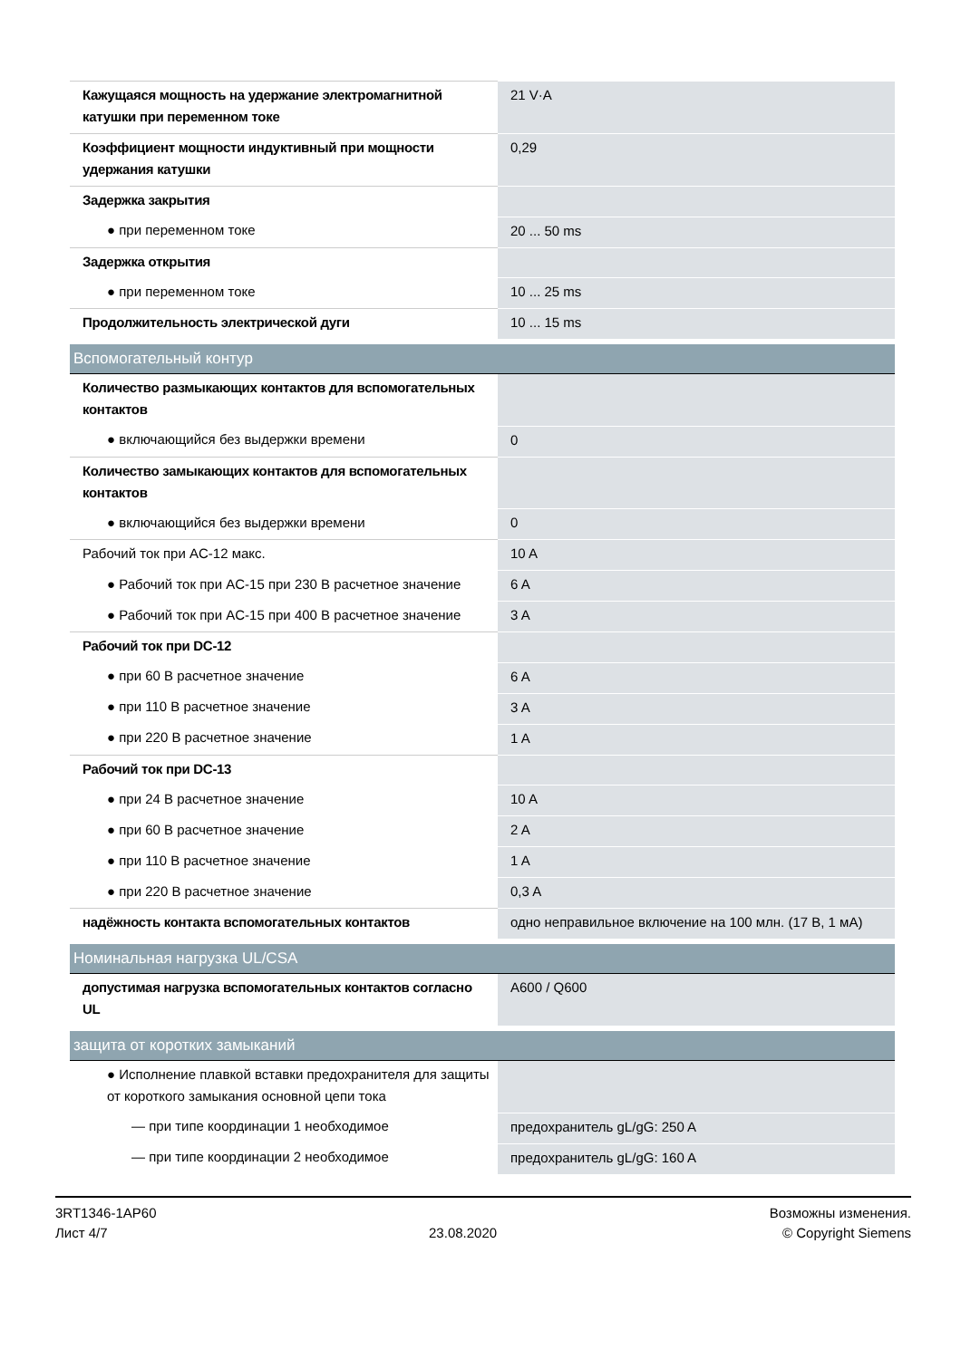| Кажущаяся мощность на удержание электромагнитной катушки при переменном токе | 21 V·A |
| Коэффициент мощности индуктивный при мощности удержания катушки | 0,29 |
| Задержка закрытия | |
| ● при переменном токе | 20 ... 50 ms |
| Задержка открытия | |
| ● при переменном токе | 10 ... 25 ms |
| Продолжительность электрической дуги | 10 ... 15 ms |
| Вспомогательный контур | |
| Количество размыкающих контактов для вспомогательных контактов | |
| ● включающийся без выдержки времени | 0 |
| Количество замыкающих контактов для вспомогательных контактов | |
| ● включающийся без выдержки времени | 0 |
| Рабочий ток при AC-12 макс. | 10 A |
| ● Рабочий ток при AC-15 при 230 В расчетное значение | 6 A |
| ● Рабочий ток при AC-15 при 400 В расчетное значение | 3 A |
| Рабочий ток при DC-12 | |
| ● при 60 В расчетное значение | 6 A |
| ● при 110 В расчетное значение | 3 A |
| ● при 220 В расчетное значение | 1 A |
| Рабочий ток при DC-13 | |
| ● при 24 В расчетное значение | 10 A |
| ● при 60 В расчетное значение | 2 A |
| ● при 110 В расчетное значение | 1 A |
| ● при 220 В расчетное значение | 0,3 A |
| надёжность контакта вспомогательных контактов | одно неправильное включение на 100 млн. (17 В, 1 мА) |
| Номинальная нагрузка UL/CSA | |
| допустимая нагрузка вспомогательных контактов согласно UL | A600 / Q600 |
| защита от коротких замыканий | |
| ● Исполнение плавкой вставки предохранителя для защиты от короткого замыкания основной цепи тока | |
| — при типе координации 1 необходимое | предохранитель gL/gG: 250 A |
| — при типе координации 2 необходимое | предохранитель gL/gG: 160 A |
3RT1346-1AP60
Лист 4/7
23.08.2020
Возможны изменения.
© Copyright Siemens